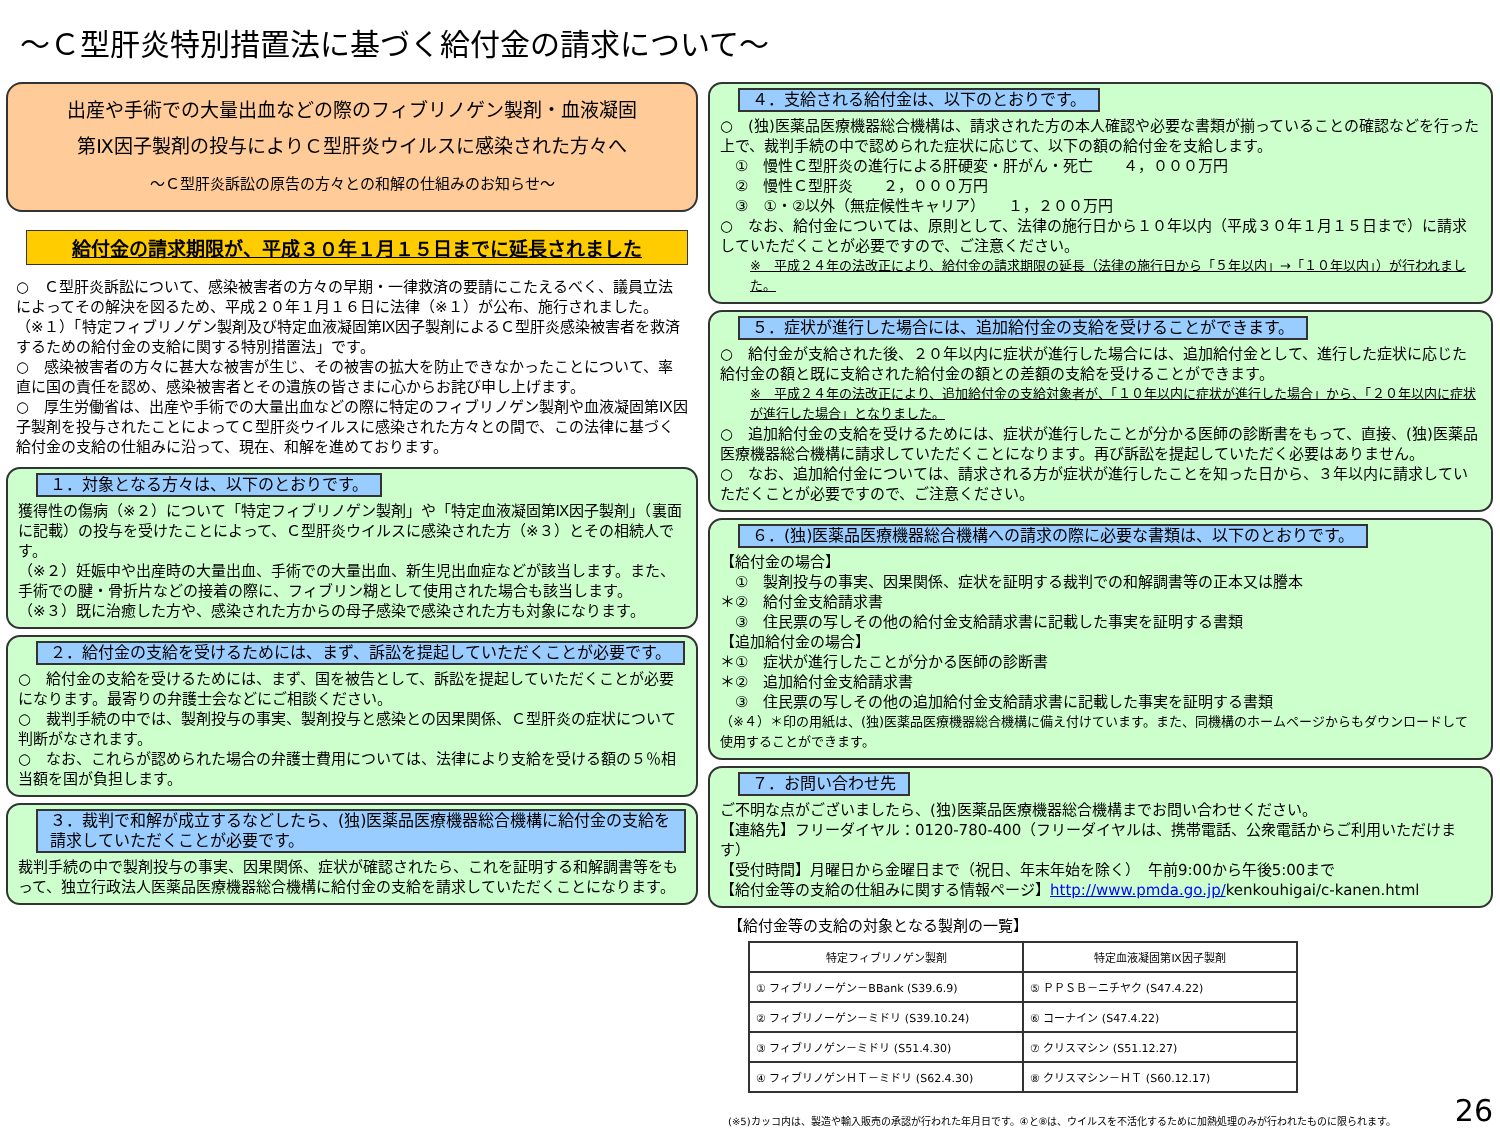～Ｃ型肝炎特別措置法に基づく給付金の請求について～
出産や手術での大量出血などの際のフィブリノゲン製剤・血液凝固
第Ⅸ因子製剤の投与によりＣ型肝炎ウイルスに感染された方々へ
～Ｃ型肝炎訴訟の原告の方々との和解の仕組みのお知らせ～
給付金の請求期限が、平成３０年１月１５日までに延長されました
○　Ｃ型肝炎訴訟について、感染被害者の方々の早期・一律救済の要請にこたえるべく、議員立法によってその解決を図るため、平成２０年１月１６日に法律（※１）が公布、施行されました。
（※１）「特定フィブリノゲン製剤及び特定血液凝固第Ⅸ因子製剤によるＣ型肝炎感染被害者を救済するための給付金の支給に関する特別措置法」です。
○　感染被害者の方々に甚大な被害が生じ、その被害の拡大を防止できなかったことについて、率直に国の責任を認め、感染被害者とその遺族の皆さまに心からお詫び申し上げます。
○　厚生労働省は、出産や手術での大量出血などの際に特定のフィブリノゲン製剤や血液凝固第Ⅸ因子製剤を投与されたことによってＣ型肝炎ウイルスに感染された方々との間で、この法律に基づく給付金の支給の仕組みに沿って、現在、和解を進めております。
１．対象となる方々は、以下のとおりです。
獲得性の傷病（※２）について「特定フィブリノゲン製剤」や「特定血液凝固第Ⅸ因子製剤」（裏面に記載）の投与を受けたことによって、Ｃ型肝炎ウイルスに感染された方（※３）とその相続人です。
（※２）妊娠中や出産時の大量出血、手術での大量出血、新生児出血症などが該当します。また、手術での腱・骨折片などの接着の際に、フィブリン糊として使用された場合も該当します。
（※３）既に治癒した方や、感染された方からの母子感染で感染された方も対象になります。
２．給付金の支給を受けるためには、まず、訴訟を提起していただくことが必要です。
○　給付金の支給を受けるためには、まず、国を被告として、訴訟を提起していただくことが必要になります。最寄りの弁護士会などにご相談ください。
○　裁判手続の中では、製剤投与の事実、製剤投与と感染との因果関係、Ｃ型肝炎の症状について判断がなされます。
○　なお、これらが認められた場合の弁護士費用については、法律により支給を受ける額の５％相当額を国が負担します。
３．裁判で和解が成立するなどしたら、(独)医薬品医療機器総合機構に給付金の支給を請求していただくことが必要です。
裁判手続の中で製剤投与の事実、因果関係、症状が確認されたら、これを証明する和解調書等をもって、独立行政法人医薬品医療機器総合機構に給付金の支給を請求していただくことになります。
４．支給される給付金は、以下のとおりです。
○　(独)医薬品医療機器総合機構は、請求された方の本人確認や必要な書類が揃っていることの確認などを行った上で、裁判手続の中で認められた症状に応じて、以下の額の給付金を支給します。
　①　慢性Ｃ型肝炎の進行による肝硬変・肝がん・死亡　　４，０００万円
　②　慢性Ｃ型肝炎　　２，０００万円
　③　①・②以外（無症候性キャリア）　　１，２００万円
○　なお、給付金については、原則として、法律の施行日から１０年以内（平成３０年１月１５日まで）に請求していただくことが必要ですので、ご注意ください。
※　平成２４年の法改正により、給付金の請求期限の延長（法律の施行日から「５年以内」→「１０年以内」）が行われました。
５．症状が進行した場合には、追加給付金の支給を受けることができます。
○　給付金が支給された後、２０年以内に症状が進行した場合には、追加給付金として、進行した症状に応じた給付金の額と既に支給された給付金の額との差額の支給を受けることができます。
※　平成２４年の法改正により、追加給付金の支給対象者が、「１０年以内に症状が進行した場合」から、「２０年以内に症状が進行した場合」となりました。
○　追加給付金の支給を受けるためには、症状が進行したことが分かる医師の診断書をもって、直接、(独)医薬品医療機器総合機構に請求していただくことになります。再び訴訟を提起していただく必要はありません。
○　なお、追加給付金については、請求される方が症状が進行したことを知った日から、３年以内に請求していただくことが必要ですので、ご注意ください。
６．(独)医薬品医療機器総合機構への請求の際に必要な書類は、以下のとおりです。
【給付金の場合】
　①　製剤投与の事実、因果関係、症状を証明する裁判での和解調書等の正本又は謄本
＊②　給付金支給請求書
　③　住民票の写しその他の給付金支給請求書に記載した事実を証明する書類
【追加給付金の場合】
＊①　症状が進行したことが分かる医師の診断書
＊②　追加給付金支給請求書
　③　住民票の写しその他の追加給付金支給請求書に記載した事実を証明する書類
（※４）＊印の用紙は、(独)医薬品医療機器総合機構に備え付けています。また、同機構のホームページからもダウンロードして使用することができます。
７．お問い合わせ先
ご不明な点がございましたら、(独)医薬品医療機器総合機構までお問い合わせください。
【連絡先】フリーダイヤル：0120-780-400（フリーダイヤルは、携帯電話、公衆電話からご利用いただけます）
【受付時間】月曜日から金曜日まで（祝日、年末年始を除く）　午前9:00から午後5:00まで
【給付金等の支給の仕組みに関する情報ページ】http://www.pmda.go.jp/kenkouhigai/c-kanen.html
【給付金等の支給の対象となる製剤の一覧】
| 特定フィブリノゲン製剤 | 特定血液凝固第Ⅸ因子製剤 |
| --- | --- |
| ① フィブリノーゲン－BBank (S39.6.9) | ⑤ ＰＰＳＢ－ニチヤク (S47.4.22) |
| ② フィブリノーゲン－ミドリ (S39.10.24) | ⑥ コーナイン (S47.4.22) |
| ③ フィブリノゲン－ミドリ (S51.4.30) | ⑦ クリスマシン (S51.12.27) |
| ④ フィブリノゲンＨＴ－ミドリ (S62.4.30) | ⑧ クリスマシン－ＨＴ (S60.12.17) |
(※5)カッコ内は、製造や輸入販売の承認が行われた年月日です。④と⑧は、ウイルスを不活化するために加熱処理のみが行われたものに限られます。 26